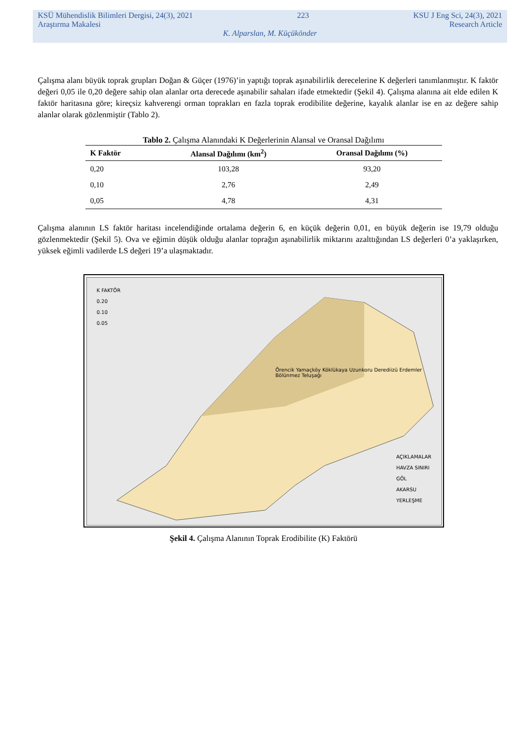KSÜ Mühendislik Bilimleri Dergisi, 24(3), 2021 223 KSU J Eng Sci, 24(3), 2021
Araştırma Makalesi Research Article
K. Alparslan, M. Küçükönder
Çalışma alanı büyük toprak grupları Doğan & Güçer (1976)’in yaptığı toprak aşınabilirlik derecelerine K değerleri tanımlanmıştır. K faktör değeri 0,05 ile 0,20 değere sahip olan alanlar orta derecede aşınabilir sahaları ifade etmektedir (Şekil 4). Çalışma alanına ait elde edilen K faktör haritasına göre; kireçsiz kahverengi orman toprakları en fazla toprak erodibilite değerine, kayalık alanlar ise en az değere sahip alanlar olarak gözlenmiştir (Tablo 2).
Tablo 2. Çalışma Alanındaki K Değerlerinin Alansal ve Oransal Dağılımı
| K Faktör | Alansal Dağılımı (km<sup>2</sup>) | Oransal Dağılımı (%) |
| --- | --- | --- |
| 0,20 | 103,28 | 93,20 |
| 0,10 | 2,76 | 2,49 |
| 0,05 | 4,78 | 4,31 |
Çalışma alanının LS faktör haritası incelendiğinde ortalama değerin 6, en küçük değerin 0,01, en büyük değerin ise 19,79 olduğu gözlenmektedir (Şekil 5). Ova ve eğimin düşük olduğu alanlar toprağın aşınabilirlik miktarını azalttığından LS değerleri 0’a yaklaşırken, yüksek eğimli vadilerde LS değeri 19’a ulaşmaktadır.
K FAKTÖR
0.20
0.10
0.05
Örencik Yamaçköy Köklükaya Uzunkoru Derediizü Erdemler Bölünmez Teluşağı
AÇIKLAMALAR
HAVZA SINIRI
GÖL
AKARSU
YERLEŞME
Şekil 4. Çalışma Alanının Toprak Erodibilite (K) Faktörü